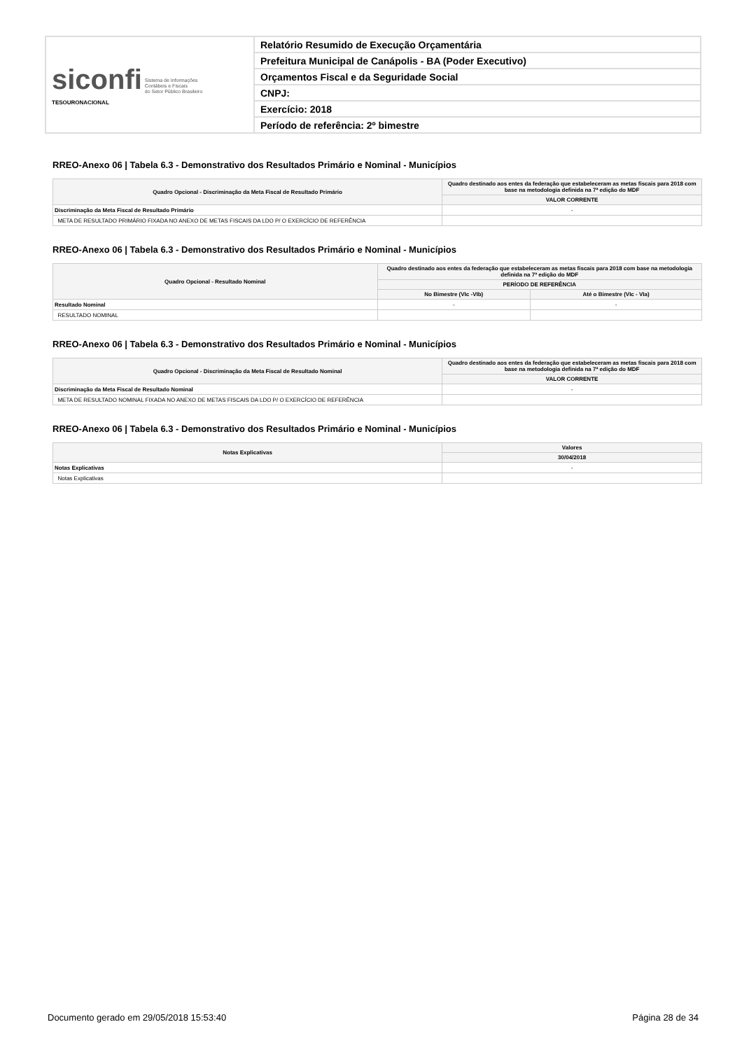| siconfi Sistema de Informações Contábeis e Fiscais do Setor Público Brasileiro TESOURONACIONAL | Relatório Resumido de Execução Orçamentária |
| | Prefeitura Municipal de Canápolis - BA (Poder Executivo) |
| | Orçamentos Fiscal e da Seguridade Social |
| | CNPJ: |
| | Exercício: 2018 |
| | Período de referência: 2º bimestre |
RREO-Anexo 06 | Tabela 6.3 - Demonstrativo dos Resultados Primário e Nominal - Municípios
| Quadro Opcional - Discriminação da Meta Fiscal de Resultado Primário | Quadro destinado aos entes da federação que estabeleceram as metas fiscais para 2018 com base na metodologia definida na 7ª edição do MDF |
| --- | --- |
| | VALOR CORRENTE |
| Discriminação da Meta Fiscal de Resultado Primário | - |
| META DE RESULTADO PRIMÁRIO FIXADA NO ANEXO DE METAS FISCAIS DA LDO P/ O EXERCÍCIO DE REFERÊNCIA | |
RREO-Anexo 06 | Tabela 6.3 - Demonstrativo dos Resultados Primário e Nominal - Municípios
| Quadro Opcional - Resultado Nominal | Quadro destinado aos entes da federação que estabeleceram as metas fiscais para 2018 com base na metodologia definida na 7ª edição do MDF | |
| --- | --- | --- |
| | PERÍODO DE REFERÊNCIA | |
| | No Bimestre (VIc -VIb) | Até o Bimestre (VIc - VIa) |
| Resultado Nominal | - | - |
| RESULTADO NOMINAL | | |
RREO-Anexo 06 | Tabela 6.3 - Demonstrativo dos Resultados Primário e Nominal - Municípios
| Quadro Opcional - Discriminação da Meta Fiscal de Resultado Nominal | Quadro destinado aos entes da federação que estabeleceram as metas fiscais para 2018 com base na metodologia definida na 7ª edição do MDF |
| --- | --- |
| | VALOR CORRENTE |
| Discriminação da Meta Fiscal de Resultado Nominal | - |
| META DE RESULTADO NOMINAL FIXADA NO ANEXO DE METAS FISCAIS DA LDO P/ O EXERCÍCIO DE REFERÊNCIA | |
RREO-Anexo 06 | Tabela 6.3 - Demonstrativo dos Resultados Primário e Nominal - Municípios
| Notas Explicativas | Valores |
| --- | --- |
| | 30/04/2018 |
| Notas Explicativas | - |
| Notas Explicativas | |
Documento gerado em 29/05/2018 15:53:40 Página 28 de 34